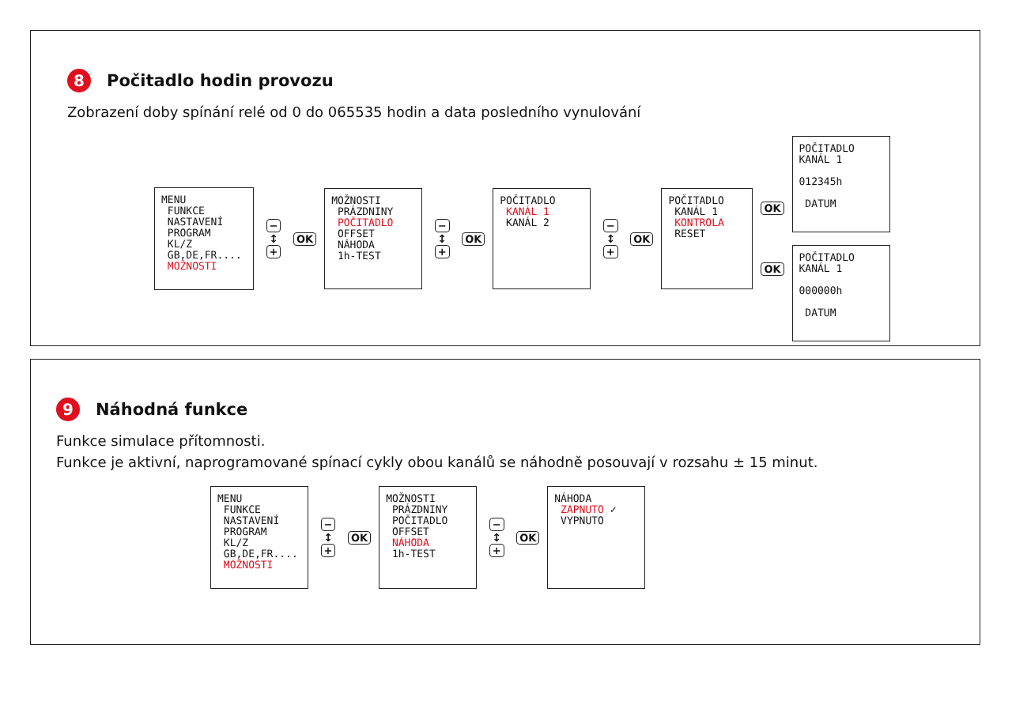8 Počitadlo hodin provozu
Zobrazení doby spínání relé od 0 do 065535 hodin a data posledního vynulování
MENU FUNKCE NASTAVENÍ PROGRAM KL/Z GB,DE,FR.... MOŽNOSTI
−
↕
+
OK
MOŽNOSTI PRÁZDNINY POČITADLO OFFSET NÁHODA 1h-TEST
−
↕
+
OK
POČITADLO KANÁL 1 KANÁL 2
−
↕
+
OK
POČITADLO KANÁL 1 KONTROLA RESET
OK
OK
POČITADLO KANÁL 1 012345h DATUM
POČITADLO KANÁL 1 000000h DATUM
9 Náhodná funkce
Funkce simulace přítomnosti.
Funkce je aktivní, naprogramované spínací cykly obou kanálů se náhodně posouvají v rozsahu ± 15 minut.
MENU FUNKCE NASTAVENÍ PROGRAM KL/Z GB,DE,FR.... MOŽNOSTI
−
↕
+
OK
MOŽNOSTI PRÁZDNINY POČITADLO OFFSET NÁHODA 1h-TEST
−
↕
+
OK
NÁHODA ZAPNUTO ✓ VYPNUTO